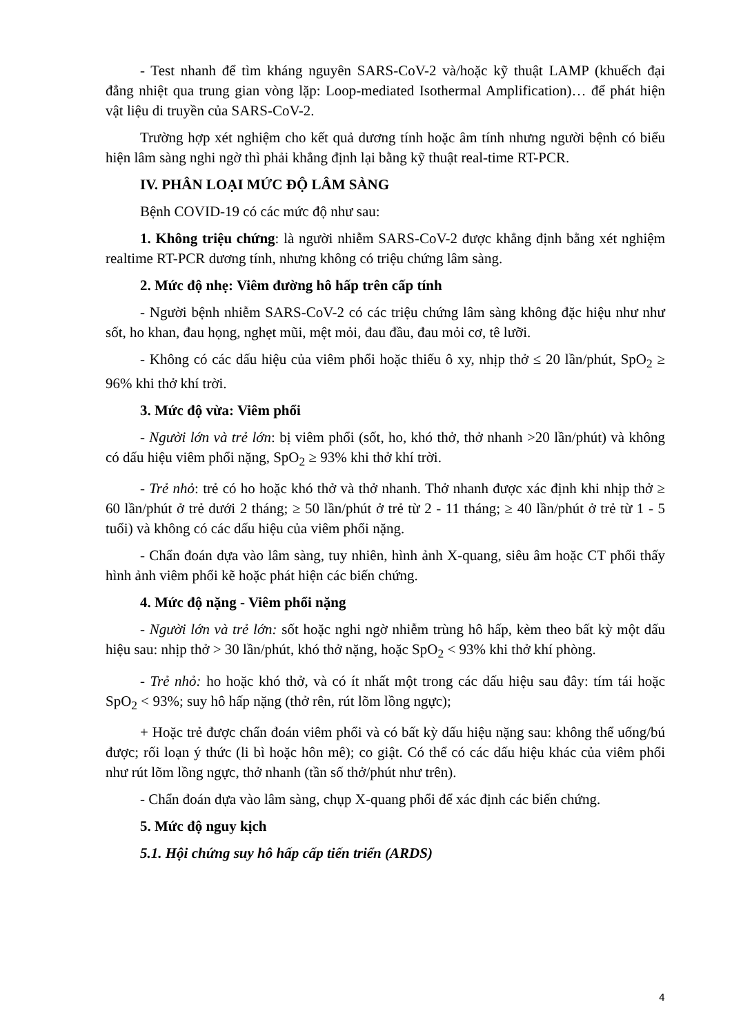- Test nhanh để tìm kháng nguyên SARS-CoV-2 và/hoặc kỹ thuật LAMP (khuếch đại đẳng nhiệt qua trung gian vòng lặp: Loop-mediated Isothermal Amplification)… để phát hiện vật liệu di truyền của SARS-CoV-2.
Trường hợp xét nghiệm cho kết quả dương tính hoặc âm tính nhưng người bệnh có biểu hiện lâm sàng nghi ngờ thì phải khẳng định lại bằng kỹ thuật real-time RT-PCR.
IV. PHÂN LOẠI MỨC ĐỘ LÂM SÀNG
Bệnh COVID-19 có các mức độ như sau:
1. Không triệu chứng: là người nhiễm SARS-CoV-2 được khẳng định bằng xét nghiệm realtime RT-PCR dương tính, nhưng không có triệu chứng lâm sàng.
2. Mức độ nhẹ: Viêm đường hô hấp trên cấp tính
- Người bệnh nhiễm SARS-CoV-2 có các triệu chứng lâm sàng không đặc hiệu như như sốt, ho khan, đau họng, nghẹt mũi, mệt mỏi, đau đầu, đau mỏi cơ, tê lưỡi.
- Không có các dấu hiệu của viêm phổi hoặc thiếu ô xy, nhịp thở ≤ 20 lần/phút, SpO<sub>2</sub> ≥ 96% khi thở khí trời.
3. Mức độ vừa: Viêm phổi
- Người lớn và trẻ lớn: bị viêm phổi (sốt, ho, khó thở, thở nhanh >20 lần/phút) và không có dấu hiệu viêm phổi nặng, SpO<sub>2</sub> ≥ 93% khi thở khí trời.
- Trẻ nhỏ: trẻ có ho hoặc khó thở và thở nhanh. Thở nhanh được xác định khi nhịp thở ≥ 60 lần/phút ở trẻ dưới 2 tháng; ≥ 50 lần/phút ở trẻ từ 2 - 11 tháng; ≥ 40 lần/phút ở trẻ từ 1 - 5 tuổi) và không có các dấu hiệu của viêm phổi nặng.
- Chẩn đoán dựa vào lâm sàng, tuy nhiên, hình ảnh X-quang, siêu âm hoặc CT phổi thấy hình ảnh viêm phổi kẽ hoặc phát hiện các biến chứng.
4. Mức độ nặng - Viêm phổi nặng
- Người lớn và trẻ lớn: sốt hoặc nghi ngờ nhiễm trùng hô hấp, kèm theo bất kỳ một dấu hiệu sau: nhịp thở > 30 lần/phút, khó thở nặng, hoặc SpO<sub>2</sub> < 93% khi thở khí phòng.
- Trẻ nhỏ: ho hoặc khó thở, và có ít nhất một trong các dấu hiệu sau đây: tím tái hoặc SpO<sub>2</sub> < 93%; suy hô hấp nặng (thở rên, rút lõm lồng ngực);
+ Hoặc trẻ được chẩn đoán viêm phổi và có bất kỳ dấu hiệu nặng sau: không thể uống/bú được; rối loạn ý thức (li bì hoặc hôn mê); co giật. Có thể có các dấu hiệu khác của viêm phổi như rút lõm lồng ngực, thở nhanh (tần số thở/phút như trên).
- Chẩn đoán dựa vào lâm sàng, chụp X-quang phổi để xác định các biến chứng.
5. Mức độ nguy kịch
5.1. Hội chứng suy hô hấp cấp tiến triển (ARDS)
4